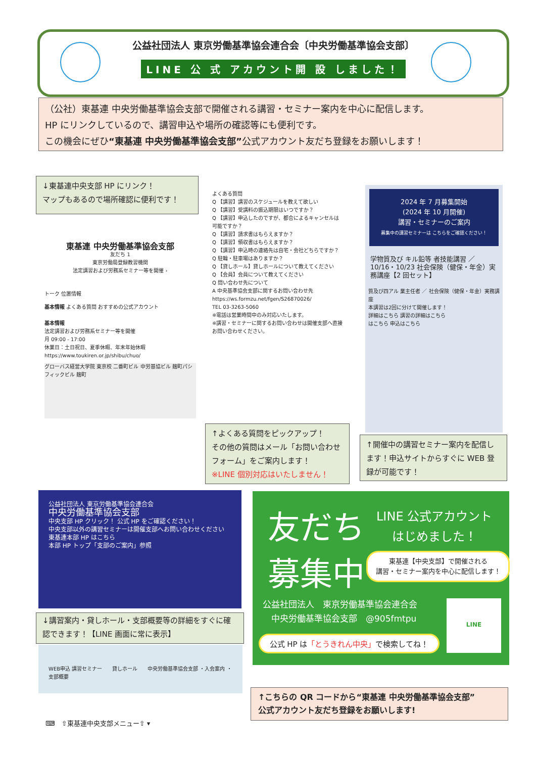公益社団法人 東京労働基準協会連合会〔中央労働基準協会支部〕
LINE 公 式 アカウント開 設 しました！
（公社）東基連 中央労働基準協会支部で開催される講習・セミナー案内を中心に配信します。
HP にリンクしているので、講習申込や場所の確認等にも便利です。
この機会にぜひ“東基連 中央労働基準協会支部”公式アカウント友だち登録をお願いします！
↓東基連中央支部 HP にリンク！
マップもあるので場所確認に便利です！
東基連 中央労働基準協会支部
友だち 1
東京労働局登録教習機関
法定講習および労務系セミナー等を開催 ›
トーク 位置情報
基本情報 よくある質問 おすすめの公式アカウント
基本情報
法定講習および労務系セミナー等を開催
月 09:00 - 17:00
休業日：土日祝日、夏季休暇、年末年始休暇
https://www.toukiren.or.jp/shibu/chuo/
グローバス経営大学院 東京校 二番町ビル 中労基協ビル 麹町パシフィックビル 麹町
よくある質問
Q 【講習】講習のスケジュールを教えて欲しい
Q 【講習】受講料の振込期限はいつですか？
Q 【講習】申込したのですが、都合によるキャンセルは可能ですか？
Q 【講習】請求書はもらえますか？
Q 【講習】領収書はもらえますか？
Q 【講習】申込時の連絡先は自宅・会社どちらですか？
Q 駐輪・駐車場はありますか？
Q 【貸しホール】貸しホールについて教えてください
Q 【会員】会員について教えてください
Q 問い合わせ先について
A 中央基準協会支部に関するお問い合わせ先 https://ws.formzu.net/fgen/S26870026/
TEL 03-3263-5060
※電話は営業時間中のみ対応いたします。
※講習・セミナーに関するお問い合わせは開催支部へ直接お問い合わせください。
↑よくある質問をピックアップ！
その他の質問はメール「お問い合わせフォーム」をご案内します！
※LINE 個別対応はいたしません！
2024 年 7 月募集開始
(2024 年 10 月開催)
講習・セミナーのご案内
募集中の講習セミナーは こちらをご確認ください！
学物質及び キル鉛等 者技能講習 ／ 10/16・10/23 社会保険（健保・年金）実務講座【2 回セット】
質及び四アル 業主任者 ／ 社会保険（健保・年金）実務講座
本講習は2回に分けて開催します！
詳細はこちら 講習の詳細はこちら
はこちら 申込はこちら
↑開催中の講習セミナー案内を配信します！申込サイトからすぐに WEB 登録が可能です！
公益社団法人 東京労働基準協会連合会
中央労働基準協会支部
中央支部 HP クリック！ 公式 HP をご確認ください！
中央支部以外の講習セミナーは開催支部へお問い合わせください
東基連本部 HP はこちら
本部 HP トップ「支部のご案内」参照
↓講習案内・貸しホール・支部概要等の詳細をすぐに確認できます！【LINE 画面に常に表示】
WEB申込 講習セミナー　　貸しホール　　中央労働基準協会支部 ・入会案内 ・支部概要
⌨　⇧東基連中央支部メニュー⇧ ▾
友だち
LINE 公式アカウント
はじめました！
募集中
東基連【中央支部】で開催される
講習・セミナー案内を中心に配信します！
公益社団法人　東京労働基準協会連合会
　中央労働基準協会支部　@905fmtpu
公式 HP は「とうきれん中央」で検索してね！
LINE
↑こちらの QR コードから“東基連 中央労働基準協会支部”
公式アカウント友だち登録をお願いします!